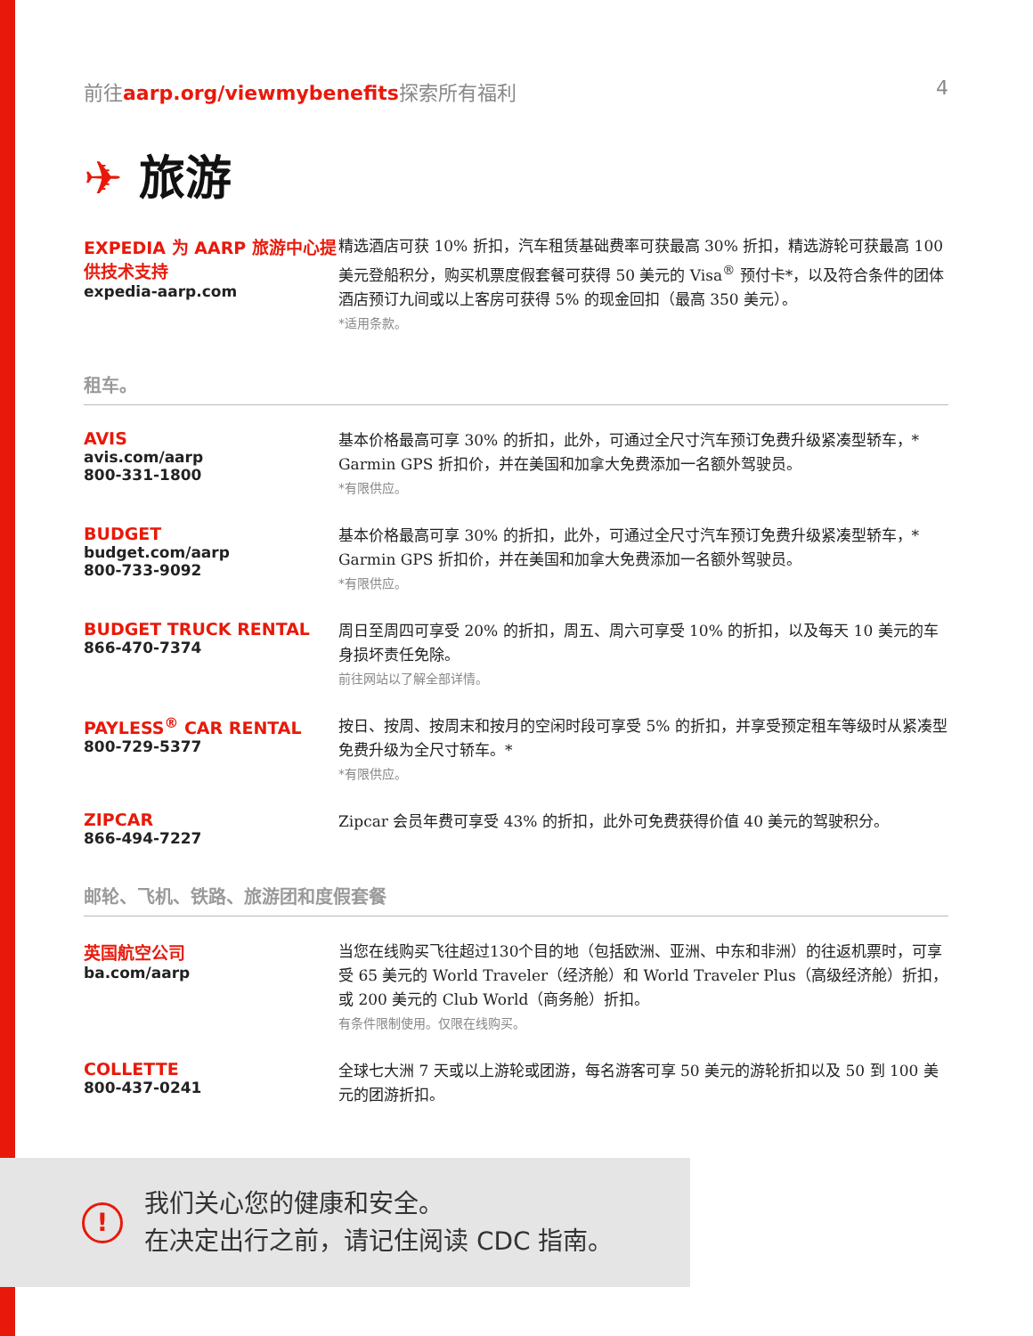前往aarp.org/viewmybenefits探索所有福利
4
✈ 旅游
EXPEDIA 为 AARP 旅游中心提供技术支持
expedia-aarp.com
精选酒店可获 10% 折扣，汽车租赁基础费率可获最高 30% 折扣，精选游轮可获最高 100 美元登船积分，购买机票度假套餐可获得 50 美元的 Visa<sup>®</sup> 预付卡*，以及符合条件的团体酒店预订九间或以上客房可获得 5% 的现金回扣（最高 350 美元）。
*适用条款。
租车。
AVIS
avis.com/aarp
800-331-1800
基本价格最高可享 30% 的折扣，此外，可通过全尺寸汽车预订免费升级紧凑型轿车，* Garmin GPS 折扣价，并在美国和加拿大免费添加一名额外驾驶员。
*有限供应。
BUDGET
budget.com/aarp
800-733-9092
基本价格最高可享 30% 的折扣，此外，可通过全尺寸汽车预订免费升级紧凑型轿车，* Garmin GPS 折扣价，并在美国和加拿大免费添加一名额外驾驶员。
*有限供应。
BUDGET TRUCK RENTAL
866-470-7374
周日至周四可享受 20% 的折扣，周五、周六可享受 10% 的折扣，以及每天 10 美元的车身损坏责任免除。
前往网站以了解全部详情。
PAYLESS<sup>®</sup> CAR RENTAL
800-729-5377
按日、按周、按周末和按月的空闲时段可享受 5% 的折扣，并享受预定租车等级时从紧凑型免费升级为全尺寸轿车。*
*有限供应。
ZIPCAR
866-494-7227
Zipcar 会员年费可享受 43% 的折扣，此外可免费获得价值 40 美元的驾驶积分。
邮轮、飞机、铁路、旅游团和度假套餐
英国航空公司
ba.com/aarp
当您在线购买飞往超过130个目的地（包括欧洲、亚洲、中东和非洲）的往返机票时，可享受 65 美元的 World Traveler（经济舱）和 World Traveler Plus（高级经济舱）折扣，或 200 美元的 Club World（商务舱）折扣。
有条件限制使用。仅限在线购买。
COLLETTE
800-437-0241
全球七大洲 7 天或以上游轮或团游，每名游客可享 50 美元的游轮折扣以及 50 到 100 美元的团游折扣。
!
我们关心您的健康和安全。
在决定出行之前，请记住阅读 CDC 指南。